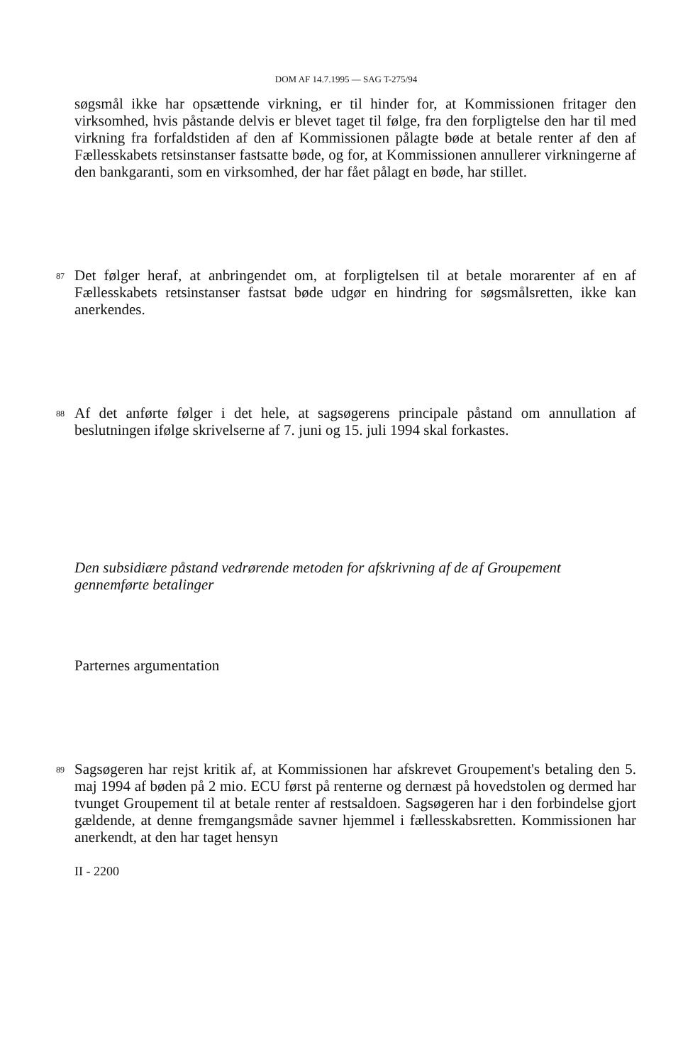DOM AF 14.7.1995 — SAG T-275/94
søgsmål ikke har opsættende virkning, er til hinder for, at Kommissionen fritager den virksomhed, hvis påstande delvis er blevet taget til følge, fra den forpligtelse den har til med virkning fra forfaldstiden af den af Kommissionen pålagte bøde at betale renter af den af Fællesskabets retsinstanser fastsatte bøde, og for, at Kommissionen annullerer virkningerne af den bankgaranti, som en virksomhed, der har fået pålagt en bøde, har stillet.
87
Det følger heraf, at anbringendet om, at forpligtelsen til at betale morarenter af en af Fællesskabets retsinstanser fastsat bøde udgør en hindring for søgsmålsretten, ikke kan anerkendes.
88
Af det anførte følger i det hele, at sagsøgerens principale påstand om annullation af beslutningen ifølge skrivelserne af 7. juni og 15. juli 1994 skal forkastes.
Den subsidiære påstand vedrørende metoden for afskrivning af de af Groupement gennemførte betalinger
Parternes argumentation
89
Sagsøgeren har rejst kritik af, at Kommissionen har afskrevet Groupement's betaling den 5. maj 1994 af bøden på 2 mio. ECU først på renterne og dernæst på hovedstolen og dermed har tvunget Groupement til at betale renter af restsaldoen. Sagsøgeren har i den forbindelse gjort gældende, at denne fremgangsmåde savner hjemmel i fællesskabsretten. Kommissionen har anerkendt, at den har taget hensyn
II - 2200